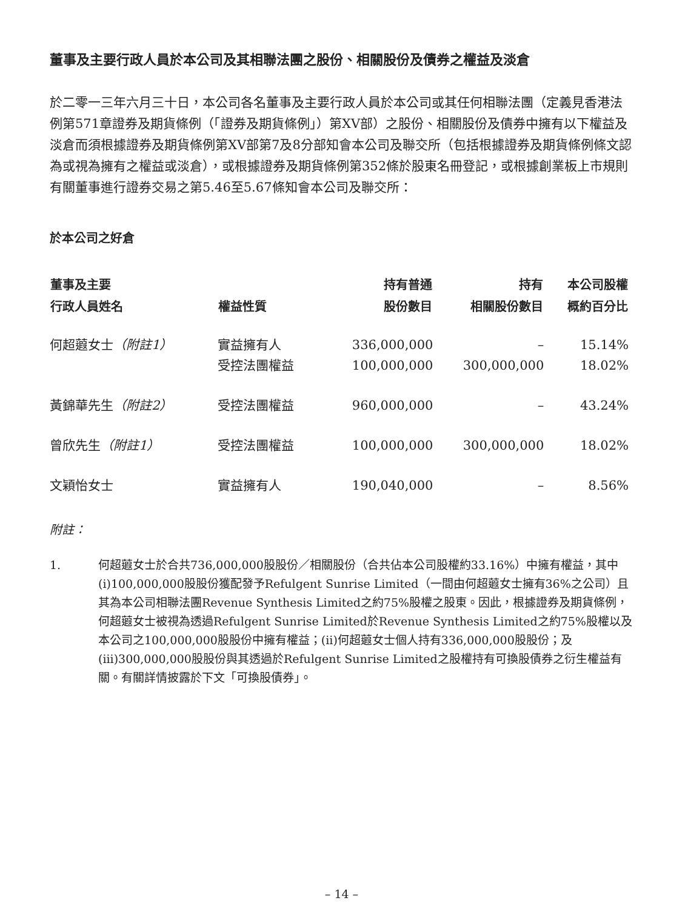董事及主要行政人員於本公司及其相聯法團之股份、相關股份及債券之權益及淡倉
於二零一三年六月三十日，本公司各名董事及主要行政人員於本公司或其任何相聯法團（定義見香港法例第571章證券及期貨條例（「證券及期貨條例」）第XV部）之股份、相關股份及債券中擁有以下權益及淡倉而須根據證券及期貨條例第XV部第7及8分部知會本公司及聯交所（包括根據證券及期貨條例條文認為或視為擁有之權益或淡倉），或根據證券及期貨條例第352條於股東名冊登記，或根據創業板上市規則有關董事進行證券交易之第5.46至5.67條知會本公司及聯交所：
於本公司之好倉
| 董事及主要 行政人員姓名 | 權益性質 | 持有普通 股份數目 | 持有 相關股份數目 | 本公司股權 概約百分比 |
| --- | --- | --- | --- | --- |
| 何超蕸女士 （附註1） | 實益擁有人 | 336,000,000 | – | 15.14% |
| | 受控法團權益 | 100,000,000 | 300,000,000 | 18.02% |
| 黃錦華先生 （附註2） | 受控法團權益 | 960,000,000 | – | 43.24% |
| 曾欣先生 （附註1） | 受控法團權益 | 100,000,000 | 300,000,000 | 18.02% |
| 文穎怡女士 | 實益擁有人 | 190,040,000 | – | 8.56% |
附註：
1. 何超蕸女士於合共736,000,000股股份／相關股份（合共佔本公司股權約33.16%）中擁有權益，其中(i)100,000,000股股份獲配發予Refulgent Sunrise Limited（一間由何超蕸女士擁有36%之公司）且其為本公司相聯法團Revenue Synthesis Limited之約75%股權之股東。因此，根據證券及期貨條例，何超蕸女士被視為透過Refulgent Sunrise Limited於Revenue Synthesis Limited之約75%股權以及本公司之100,000,000股股份中擁有權益；(ii)何超蕸女士個人持有336,000,000股股份；及(iii)300,000,000股股份與其透過於Refulgent Sunrise Limited之股權持有可換股債券之衍生權益有關。有關詳情披露於下文「可換股債券」。
– 14 –